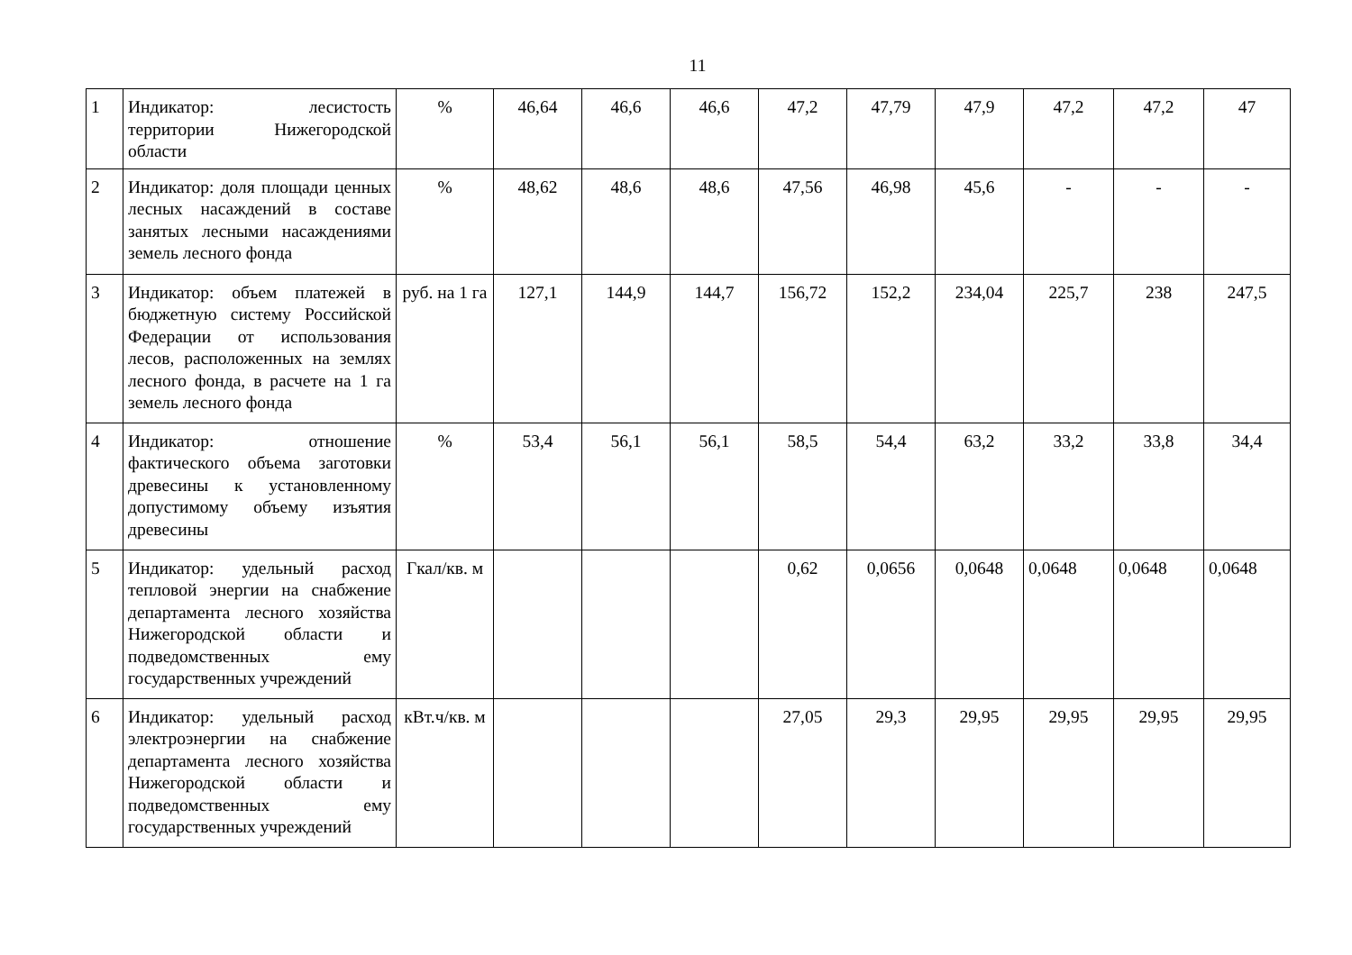11
| 1 | Индикатор: лесистость территории Нижегородской области | % | 46,64 | 46,6 | 46,6 | 47,2 | 47,79 | 47,9 | 47,2 | 47,2 | 47 |
| 2 | Индикатор: доля площади ценных лесных насаждений в составе занятых лесными насаждениями земель лесного фонда | % | 48,62 | 48,6 | 48,6 | 47,56 | 46,98 | 45,6 | - | - | - |
| 3 | Индикатор: объем платежей в бюджетную систему Российской Федерации от использования лесов, расположенных на землях лесного фонда, в расчете на 1 га земель лесного фонда | руб. на 1 га | 127,1 | 144,9 | 144,7 | 156,72 | 152,2 | 234,04 | 225,7 | 238 | 247,5 |
| 4 | Индикатор: отношение фактического объема заготовки древесины к установленному допустимому объему изъятия древесины | % | 53,4 | 56,1 | 56,1 | 58,5 | 54,4 | 63,2 | 33,2 | 33,8 | 34,4 |
| 5 | Индикатор: удельный расход тепловой энергии на снабжение департамента лесного хозяйства Нижегородской области и подведомственных ему государственных учреждений | Гкал/кв. м | | | | 0,62 | 0,0656 | 0,0648 | 0,0648 | 0,0648 | 0,0648 |
| 6 | Индикатор: удельный расход электроэнергии на снабжение департамента лесного хозяйства Нижегородской области и подведомственных ему государственных учреждений | кВт.ч/кв. м | | | | 27,05 | 29,3 | 29,95 | 29,95 | 29,95 | 29,95 |